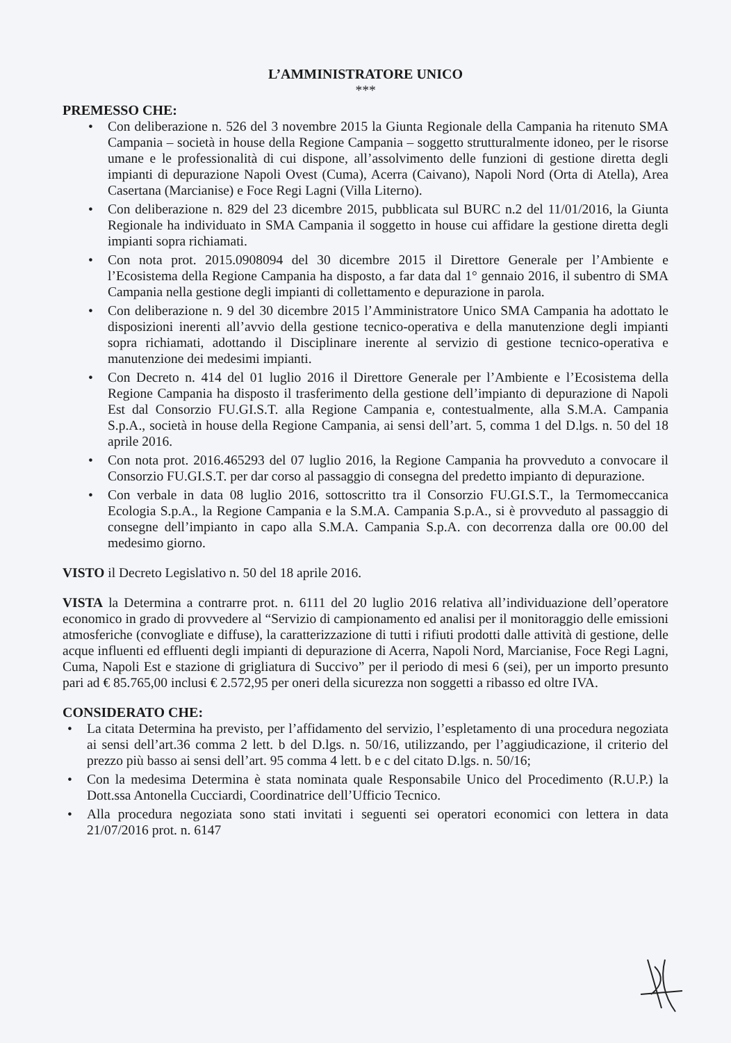L’AMMINISTRATORE UNICO
***
PREMESSO CHE:
• Con deliberazione n. 526 del 3 novembre 2015 la Giunta Regionale della Campania ha ritenuto SMA Campania – società in house della Regione Campania – soggetto strutturalmente idoneo, per le risorse umane e le professionalità di cui dispone, all’assolvimento delle funzioni di gestione diretta degli impianti di depurazione Napoli Ovest (Cuma), Acerra (Caivano), Napoli Nord (Orta di Atella), Area Casertana (Marcianise) e Foce Regi Lagni (Villa Literno).
• Con deliberazione n. 829 del 23 dicembre 2015, pubblicata sul BURC n.2 del 11/01/2016, la Giunta Regionale ha individuato in SMA Campania il soggetto in house cui affidare la gestione diretta degli impianti sopra richiamati.
• Con nota prot. 2015.0908094 del 30 dicembre 2015 il Direttore Generale per l’Ambiente e l’Ecosistema della Regione Campania ha disposto, a far data dal 1° gennaio 2016, il subentro di SMA Campania nella gestione degli impianti di collettamento e depurazione in parola.
• Con deliberazione n. 9 del 30 dicembre 2015 l’Amministratore Unico SMA Campania ha adottato le disposizioni inerenti all’avvio della gestione tecnico-operativa e della manutenzione degli impianti sopra richiamati, adottando il Disciplinare inerente al servizio di gestione tecnico-operativa e manutenzione dei medesimi impianti.
• Con Decreto n. 414 del 01 luglio 2016 il Direttore Generale per l’Ambiente e l’Ecosistema della Regione Campania ha disposto il trasferimento della gestione dell’impianto di depurazione di Napoli Est dal Consorzio FU.GI.S.T. alla Regione Campania e, contestualmente, alla S.M.A. Campania S.p.A., società in house della Regione Campania, ai sensi dell’art. 5, comma 1 del D.lgs. n. 50 del 18 aprile 2016.
• Con nota prot. 2016.465293 del 07 luglio 2016, la Regione Campania ha provveduto a convocare il Consorzio FU.GI.S.T. per dar corso al passaggio di consegna del predetto impianto di depurazione.
• Con verbale in data 08 luglio 2016, sottoscritto tra il Consorzio FU.GI.S.T., la Termomeccanica Ecologia S.p.A., la Regione Campania e la S.M.A. Campania S.p.A., si è provveduto al passaggio di consegne dell’impianto in capo alla S.M.A. Campania S.p.A. con decorrenza dalla ore 00.00 del medesimo giorno.
VISTO il Decreto Legislativo n. 50 del 18 aprile 2016.
VISTA la Determina a contrarre prot. n. 6111 del 20 luglio 2016 relativa all’individuazione dell’operatore economico in grado di provvedere al “Servizio di campionamento ed analisi per il monitoraggio delle emissioni atmosferiche (convogliate e diffuse), la caratterizzazione di tutti i rifiuti prodotti dalle attività di gestione, delle acque influenti ed effluenti degli impianti di depurazione di Acerra, Napoli Nord, Marcianise, Foce Regi Lagni, Cuma, Napoli Est e stazione di grigliatura di Succivo” per il periodo di mesi 6 (sei), per un importo presunto pari ad € 85.765,00 inclusi € 2.572,95 per oneri della sicurezza non soggetti a ribasso ed oltre IVA.
CONSIDERATO CHE:
• La citata Determina ha previsto, per l’affidamento del servizio, l’espletamento di una procedura negoziata ai sensi dell’art.36 comma 2 lett. b del D.lgs. n. 50/16, utilizzando, per l’aggiudicazione, il criterio del prezzo più basso ai sensi dell’art. 95 comma 4 lett. b e c del citato D.lgs. n. 50/16;
• Con la medesima Determina è stata nominata quale Responsabile Unico del Procedimento (R.U.P.) la Dott.ssa Antonella Cucciardi, Coordinatrice dell’Ufficio Tecnico.
• Alla procedura negoziata sono stati invitati i seguenti sei operatori economici con lettera in data 21/07/2016 prot. n. 6147